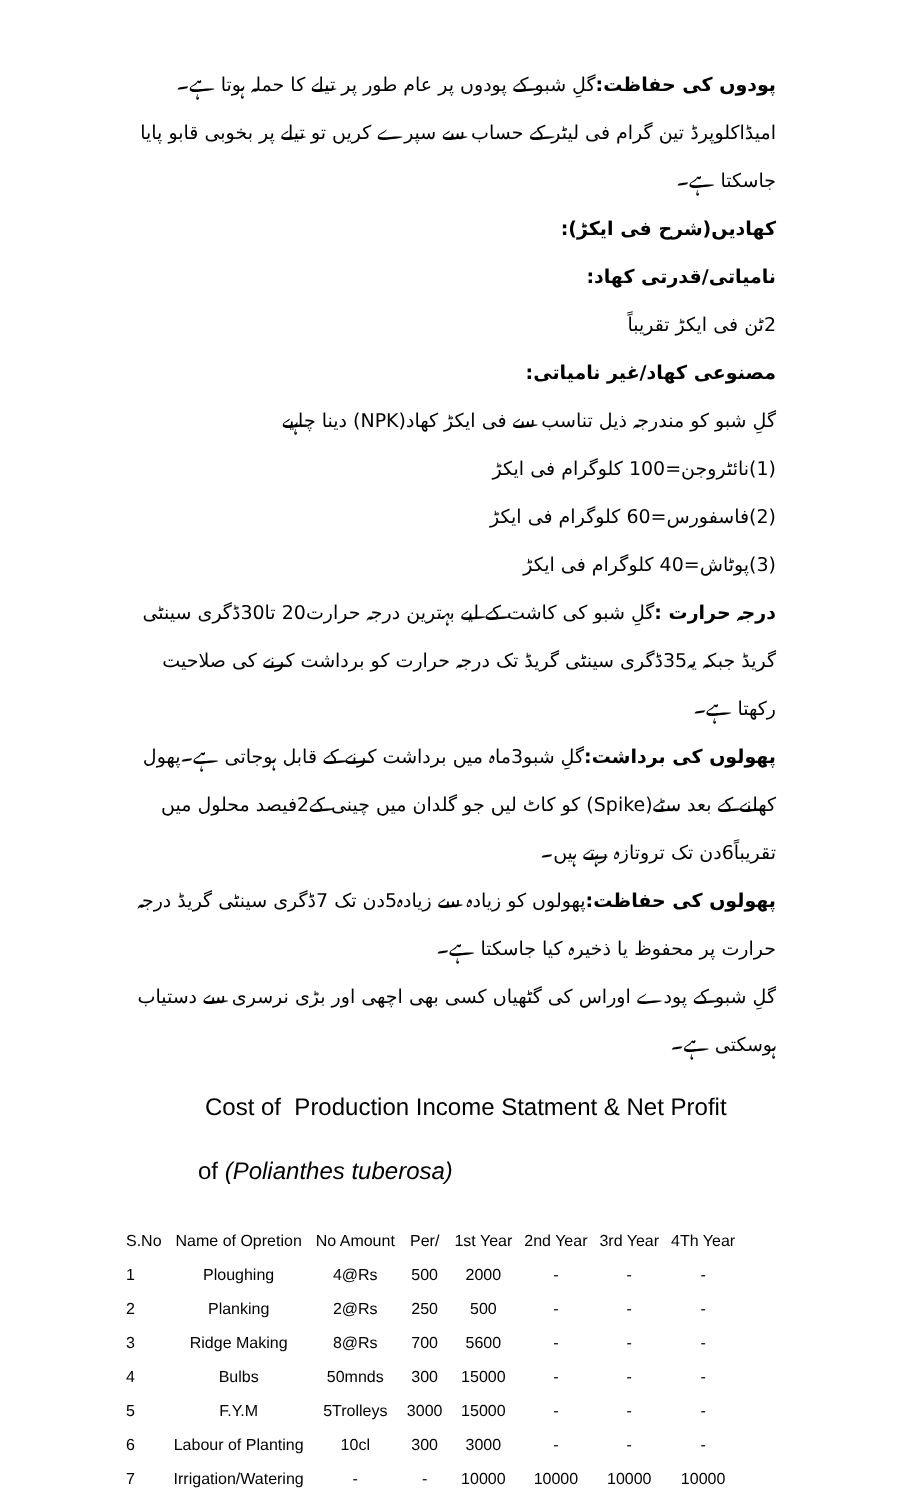پودوں کی حفاظت: گلِ شبو کے پودوں پر عام طور پر تیلے کا حملہ ہوتا ہے۔امیڈاکلوپرڈ تین گرام فی لیٹر کے حساب سے سپرے کریں تو تیلے پر بخوبی قابو پایا جاسکتا ہے۔
کھادیں(شرح فی ایکڑ):
نامیاتی/قدرتی کھاد:
2ٹن فی ایکڑ تقریباً
مصنوعی کھاد/غیر نامیاتی:
گلِ شبو کو مندرجہ ذیل تناسب سے فی ایکڑ کھاد(NPK) دینا چاہیے
(1)نائٹروجن=100 کلوگرام فی ایکڑ
(2)فاسفورس=60 کلوگرام فی ایکڑ
(3)پوٹاش=40 کلوگرام فی ایکڑ
درجہ حرارت : گلِ شبو کی کاشت کے لیے بہترین درجہ حرارت20 تا30ڈگری سینٹی گریڈ جبکہ یہ35ڈگری سینٹی گریڈ تک درجہ حرارت کو برداشت کرنے کی صلاحیت رکھتا ہے۔
پھولوں کی برداشت: گلِ شبو3ماہ میں برداشت کرنے کے قابل ہوجاتی ہے۔پھول کھلنے کے بعد سٹے(Spike) کو کاٹ لیں جو گلدان میں چینی کے2فیصد محلول میں تقریباً6دن تک تروتازہ رہتے ہیں۔
پھولوں کی حفاظت: پھولوں کو زیادہ سے زیادہ5دن تک 7ڈگری سینٹی گریڈ درجہ حرارت پر محفوظ یا ذخیرہ کیا جاسکتا ہے۔
گلِ شبو کے پودے اوراس کی گٹھیاں کسی بھی اچھی اور بڑی نرسری سے دستیاب ہوسکتی ہے۔
Cost of Production Income Statment & Net Profit
of (Polianthes tuberosa)
| S.No | Name of Opretion | No Amount | Per/ | 1st Year | 2nd Year | 3rd Year | 4Th Year |
| --- | --- | --- | --- | --- | --- | --- | --- |
| 1 | Ploughing | 4@Rs | 500 | 2000 | - | - | - |
| 2 | Planking | 2@Rs | 250 | 500 | - | - | - |
| 3 | Ridge Making | 8@Rs | 700 | 5600 | - | - | - |
| 4 | Bulbs | 50mnds | 300 | 15000 | - | - | - |
| 5 | F.Y.M | 5Trolleys | 3000 | 15000 | - | - | - |
| 6 | Labour of Planting | 10cl | 300 | 3000 | - | - | - |
| 7 | Irrigation/Watering | - | - | 10000 | 10000 | 10000 | 10000 |